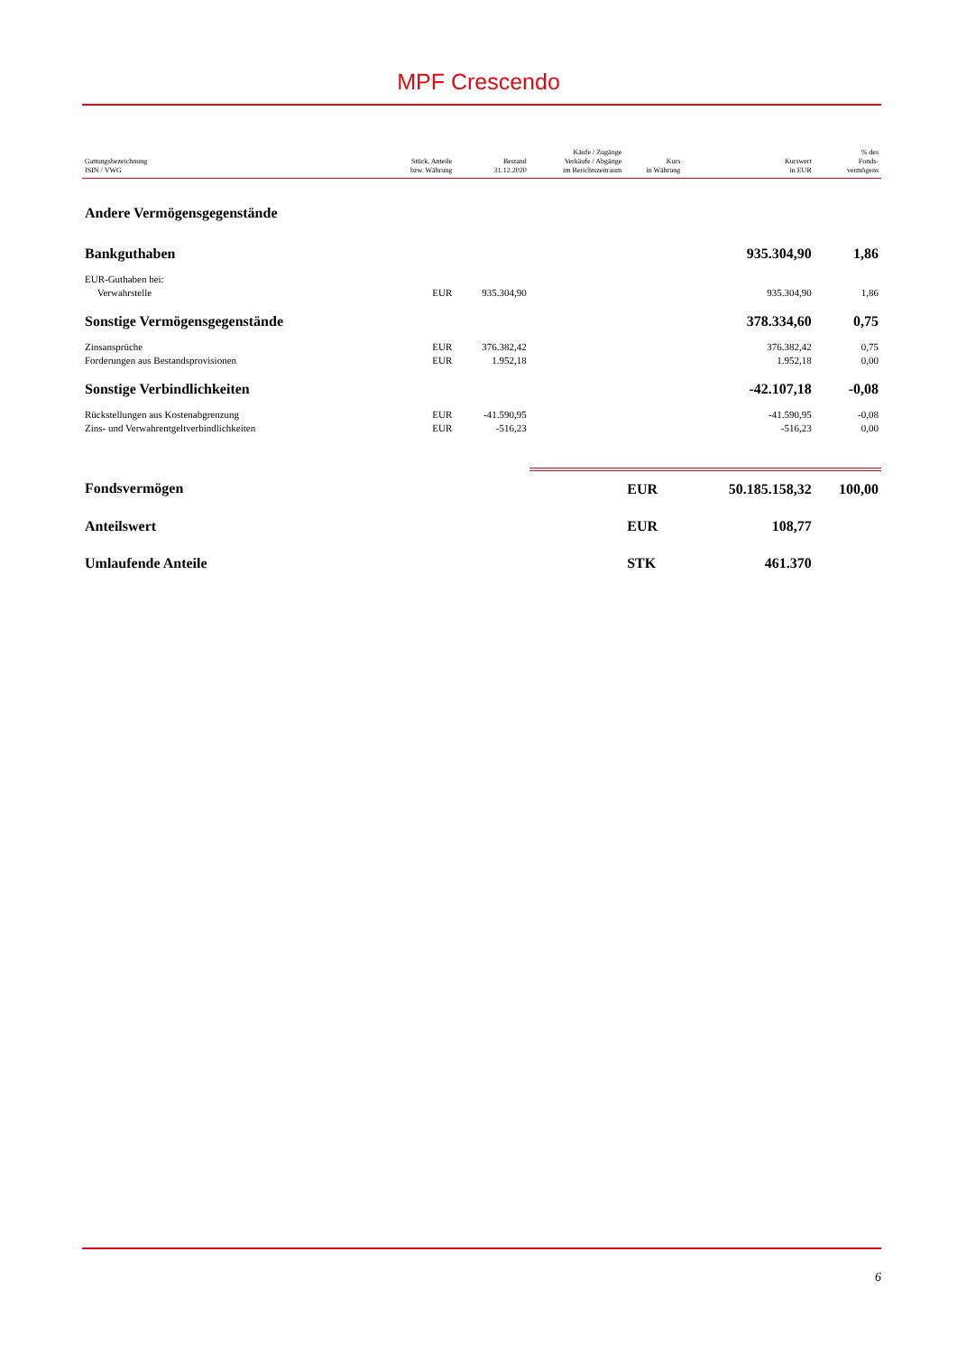MPF Crescendo
| Gattungsbezeichnung ISIN / VWG | Stück, Anteile bzw. Währung | Bestand 31.12.2020 | Käufe / Zugänge Verkäufe / Abgänge im Berichtszeitraum | Kurs in Währung | Kurswert in EUR | % des Fonds- vermögens |
| --- | --- | --- | --- | --- | --- | --- |
| Andere Vermögensgegenstände | | | | | | |
| Bankguthaben | | | | | 935.304,90 | 1,86 |
| EUR-Guthaben bei: Verwahrstelle | EUR | 935.304,90 | | | 935.304,90 | 1,86 |
| Sonstige Vermögensgegenstände | | | | | 378.334,60 | 0,75 |
| Zinsansprüche | EUR | 376.382,42 | | | 376.382,42 | 0,75 |
| Forderungen aus Bestandsprovisionen | EUR | 1.952,18 | | | 1.952,18 | 0,00 |
| Sonstige Verbindlichkeiten | | | | | -42.107,18 | -0,08 |
| Rückstellungen aus Kostenabgrenzung | EUR | -41.590,95 | | | -41.590,95 | -0,08 |
| Zins- und Verwahrentgeltverbindlichkeiten | EUR | -516,23 | | | -516,23 | 0,00 |
| Fondsvermögen | | | | EUR | 50.185.158,32 | 100,00 |
| Anteilswert | | | | EUR | 108,77 | |
| Umlaufende Anteile | | | | STK | 461.370 | |
6